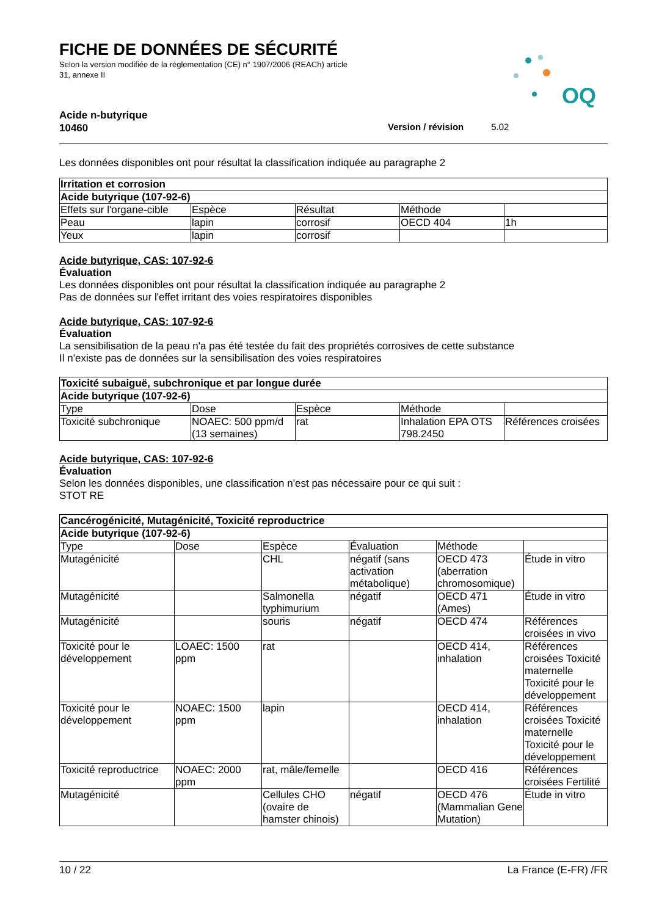FICHE DE DONNÉES DE SÉCURITÉ
Selon la version modifiée de la réglementation (CE) n° 1907/2006 (REACh) article
31, annexe II
OQ
Acide n-butyrique
10460
Version / révision 5.02
Les données disponibles ont pour résultat la classification indiquée au paragraphe 2
| Irritation et corrosion | | | | |
| Acide butyrique (107-92-6) | | | | |
| Effets sur l'organe-cible | Espèce | Résultat | Méthode | |
| Peau | lapin | corrosif | OECD 404 | 1h |
| Yeux | lapin | corrosif | | |
Acide butyrique, CAS: 107-92-6
Évaluation
Les données disponibles ont pour résultat la classification indiquée au paragraphe 2
Pas de données sur l'effet irritant des voies respiratoires disponibles
Acide butyrique, CAS: 107-92-6
Évaluation
La sensibilisation de la peau n'a pas été testée du fait des propriétés corrosives de cette substance
Il n'existe pas de données sur la sensibilisation des voies respiratoires
| Toxicité subaiguë, subchronique et par longue durée | | | | |
| Acide butyrique (107-92-6) | | | | |
| Type | Dose | Espèce | Méthode | |
| Toxicité subchronique | NOAEC: 500 ppm/d (13 semaines) | rat | Inhalation EPA OTS 798.2450 | Références croisées |
Acide butyrique, CAS: 107-92-6
Évaluation
Selon les données disponibles, une classification n'est pas nécessaire pour ce qui suit :
STOT RE
| Cancérogénicité, Mutagénicité, Toxicité reproductrice | | | | | |
| Acide butyrique (107-92-6) | | | | | |
| Type | Dose | Espèce | Évaluation | Méthode | |
| Mutagénicité | | CHL | négatif (sans activation métabolique) | OECD 473 (aberration chromosomique) | Étude in vitro |
| Mutagénicité | | Salmonella typhimurium | négatif | OECD 471 (Ames) | Étude in vitro |
| Mutagénicité | | souris | négatif | OECD 474 | Références croisées in vivo |
| Toxicité pour le développement | LOAEC: 1500 ppm | rat | | OECD 414, inhalation | Références croisées Toxicité maternelle Toxicité pour le développement |
| Toxicité pour le développement | NOAEC: 1500 ppm | lapin | | OECD 414, inhalation | Références croisées Toxicité maternelle Toxicité pour le développement |
| Toxicité reproductrice | NOAEC: 2000 ppm | rat, mâle/femelle | | OECD 416 | Références croisées Fertilité |
| Mutagénicité | | Cellules CHO (ovaire de hamster chinois) | négatif | OECD 476 (Mammalian Gene Mutation) | Étude in vitro |
10 / 22 La France (E-FR) /FR